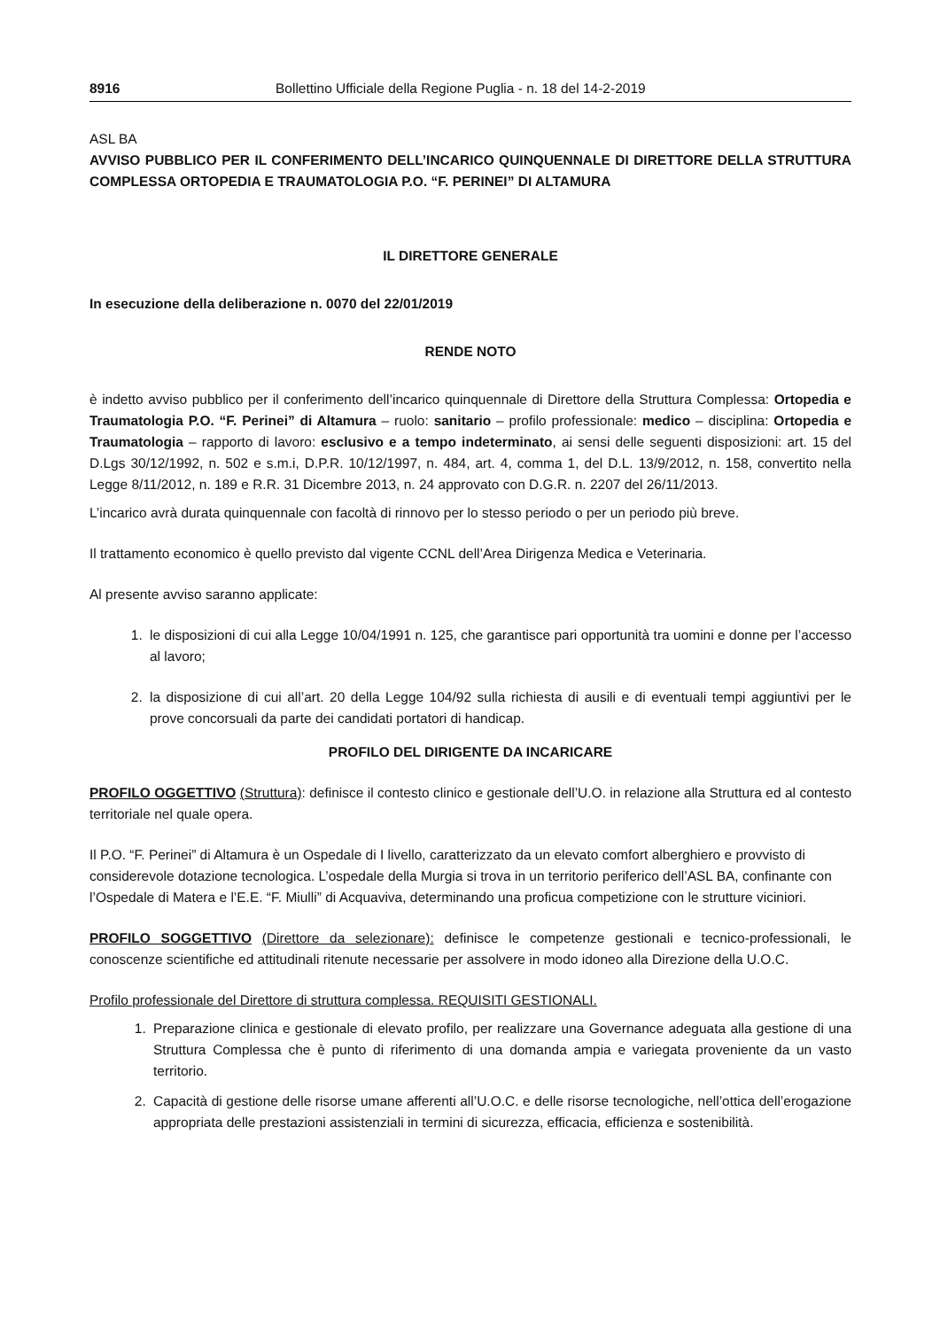8916 Bollettino Ufficiale della Regione Puglia - n. 18 del 14-2-2019
ASL BA
AVVISO PUBBLICO PER IL CONFERIMENTO DELL’INCARICO QUINQUENNALE DI DIRETTORE DELLA STRUTTURA COMPLESSA ORTOPEDIA E TRAUMATOLOGIA P.O. “F. PERINEI” DI ALTAMURA
IL DIRETTORE GENERALE
In esecuzione della deliberazione n. 0070 del 22/01/2019
RENDE NOTO
è indetto avviso pubblico per il conferimento dell’incarico quinquennale di Direttore della Struttura Complessa: Ortopedia e Traumatologia P.O. “F. Perinei” di Altamura – ruolo: sanitario – profilo professionale: medico – disciplina: Ortopedia e Traumatologia – rapporto di lavoro: esclusivo e a tempo indeterminato, ai sensi delle seguenti disposizioni: art. 15 del D.Lgs 30/12/1992, n. 502 e s.m.i, D.P.R. 10/12/1997, n. 484, art. 4, comma 1, del D.L. 13/9/2012, n. 158, convertito nella Legge 8/11/2012, n. 189 e R.R. 31 Dicembre 2013, n. 24 approvato con D.G.R. n. 2207 del 26/11/2013.
L’incarico avrà durata quinquennale con facoltà di rinnovo per lo stesso periodo o per un periodo più breve.
Il trattamento economico è quello previsto dal vigente CCNL dell’Area Dirigenza Medica e Veterinaria.
Al presente avviso saranno applicate:
1. le disposizioni di cui alla Legge 10/04/1991 n. 125, che garantisce pari opportunità tra uomini e donne per l’accesso al lavoro;
2. la disposizione di cui all’art. 20 della Legge 104/92 sulla richiesta di ausili e di eventuali tempi aggiuntivi per le prove concorsuali da parte dei candidati portatori di handicap.
PROFILO DEL DIRIGENTE DA INCARICARE
PROFILO OGGETTIVO (Struttura): definisce il contesto clinico e gestionale dell’U.O. in relazione alla Struttura ed al contesto territoriale nel quale opera.
Il P.O. “F. Perinei” di Altamura è un Ospedale di I livello, caratterizzato da un elevato comfort alberghiero e provvisto di considerevole dotazione tecnologica. L’ospedale della Murgia si trova in un territorio periferico dell’ASL BA, confinante con l’Ospedale di Matera e l’E.E. “F. Miulli” di Acquaviva, determinando una proficua competizione con le strutture viciniori.
PROFILO SOGGETTIVO (Direttore da selezionare): definisce le competenze gestionali e tecnico-professionali, le conoscenze scientifiche ed attitudinali ritenute necessarie per assolvere in modo idoneo alla Direzione della U.O.C.
Profilo professionale del Direttore di struttura complessa. REQUISITI GESTIONALI.
1. Preparazione clinica e gestionale di elevato profilo, per realizzare una Governance adeguata alla gestione di una Struttura Complessa che è punto di riferimento di una domanda ampia e variegata proveniente da un vasto territorio.
2. Capacità di gestione delle risorse umane afferenti all’U.O.C. e delle risorse tecnologiche, nell’ottica dell’erogazione appropriata delle prestazioni assistenziali in termini di sicurezza, efficacia, efficienza e sostenibilità.